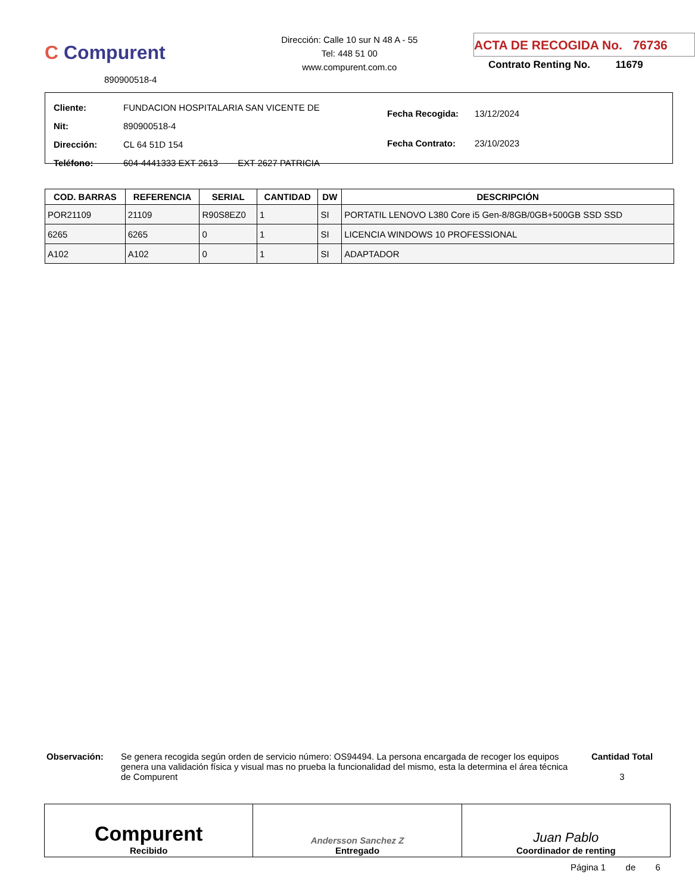C Compurent
890900518-4
Dirección: Calle 10 sur N 48 A - 55
Tel: 448 51 00
www.compurent.com.co
ACTA DE RECOGIDA No. 76736
Contrato Renting No. 11679
| Cliente: | FUNDACION HOSPITALARIA SAN VICENTE DE |
| Nit: | 890900518-4 |
| Dirección: | CL 64 51D 154 |
| Teléfono: | 604-4441333 EXT 2613 EXT 2627 PATRICIA |
| Fecha Recogida: | 13/12/2024 |
| Fecha Contrato: | 23/10/2023 |
| COD. BARRAS | REFERENCIA | SERIAL | CANTIDAD | DW | DESCRIPCIÓN |
| --- | --- | --- | --- | --- | --- |
| POR21109 | 21109 | R90S8EZ0 | 1 | SI | PORTATIL LENOVO L380 Core i5 Gen-8/8GB/0GB+500GB SSD SSD |
| 6265 | 6265 | 0 | 1 | SI | LICENCIA WINDOWS 10 PROFESSIONAL |
| A102 | A102 | 0 | 1 | SI | ADAPTADOR |
Observación: Se genera recogida según orden de servicio número: OS94494. La persona encargada de recoger los equipos genera una validación física y visual mas no prueba la funcionalidad del mismo, esta la determina el área técnica de Compurent
Cantidad Total
3
Compurent
Recibido
Andersson Sanchez Z
Entregado
Juan Pablo
Coordinador de renting
Página 1 de 6